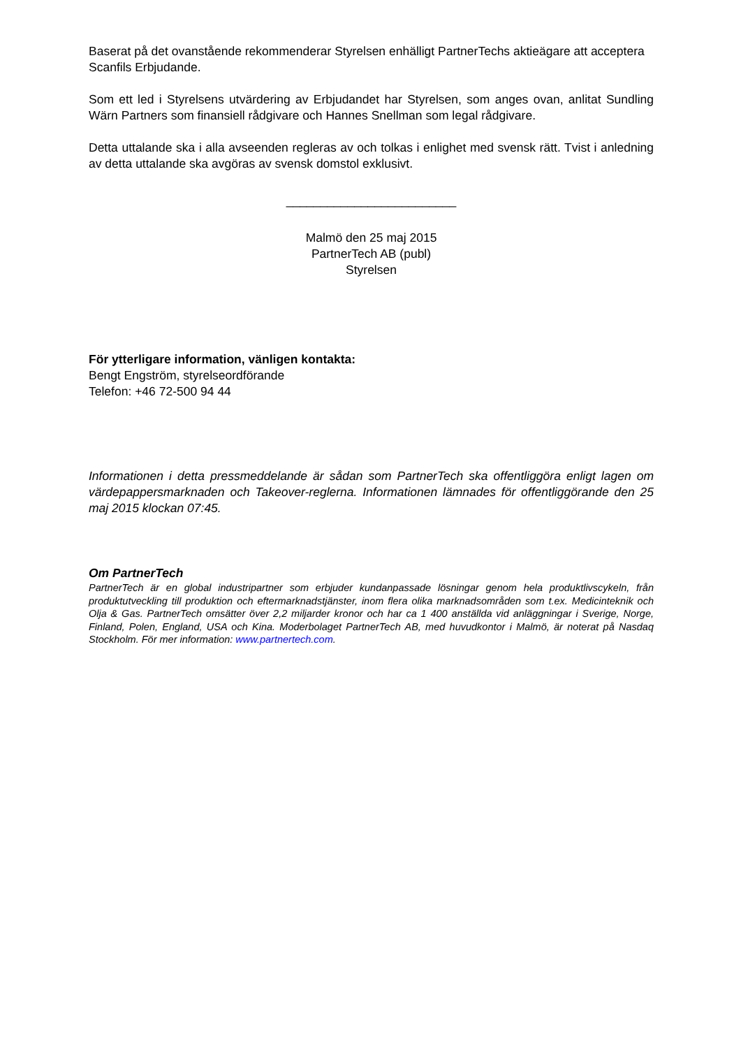Baserat på det ovanstående rekommenderar Styrelsen enhälligt PartnerTechs aktieägare att acceptera Scanfils Erbjudande.
Som ett led i Styrelsens utvärdering av Erbjudandet har Styrelsen, som anges ovan, anlitat Sundling Wärn Partners som finansiell rådgivare och Hannes Snellman som legal rådgivare.
Detta uttalande ska i alla avseenden regleras av och tolkas i enlighet med svensk rätt. Tvist i anledning av detta uttalande ska avgöras av svensk domstol exklusivt.
_________________________
Malmö den 25 maj 2015
PartnerTech AB (publ)
Styrelsen
För ytterligare information, vänligen kontakta:
Bengt Engström, styrelseordförande
Telefon: +46 72-500 94 44
Informationen i detta pressmeddelande är sådan som PartnerTech ska offentliggöra enligt lagen om värdepappersmarknaden och Takeover-reglerna. Informationen lämnades för offentliggörande den 25 maj 2015 klockan 07:45.
Om PartnerTech
PartnerTech är en global industripartner som erbjuder kundanpassade lösningar genom hela produktlivscykeln, från produktutveckling till produktion och eftermarknadstjänster, inom flera olika marknadsområden som t.ex. Medicinteknik och Olja & Gas. PartnerTech omsätter över 2,2 miljarder kronor och har ca 1 400 anställda vid anläggningar i Sverige, Norge, Finland, Polen, England, USA och Kina. Moderbolaget PartnerTech AB, med huvudkontor i Malmö, är noterat på Nasdaq Stockholm. För mer information: www.partnertech.com.